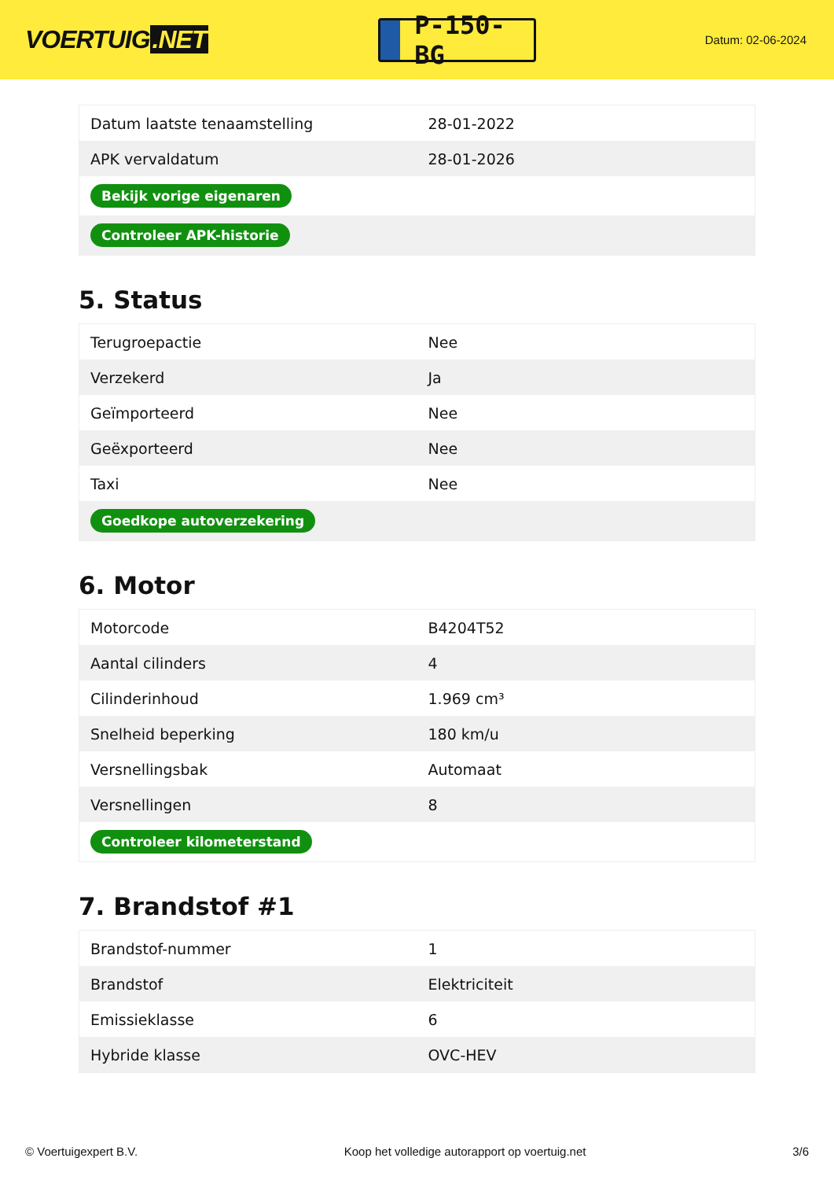VOERTUIG.NET
P-150-BG
Datum: 02-06-2024
| Datum laatste tenaamstelling | 28-01-2022 |
| APK vervaldatum | 28-01-2026 |
| Bekijk vorige eigenaren | |
| Controleer APK-historie | |
5. Status
| Terugroepactie | Nee |
| Verzekerd | Ja |
| Geïmporteerd | Nee |
| Geëxporteerd | Nee |
| Taxi | Nee |
| Goedkope autoverzekering | |
6. Motor
| Motorcode | B4204T52 |
| Aantal cilinders | 4 |
| Cilinderinhoud | 1.969 cm³ |
| Snelheid beperking | 180 km/u |
| Versnellingsbak | Automaat |
| Versnellingen | 8 |
| Controleer kilometerstand | |
7. Brandstof #1
| Brandstof-nummer | 1 |
| Brandstof | Elektriciteit |
| Emissieklasse | 6 |
| Hybride klasse | OVC-HEV |
© Voertuigexpert B.V. Koop het volledige autorapport op voertuig.net 3/6